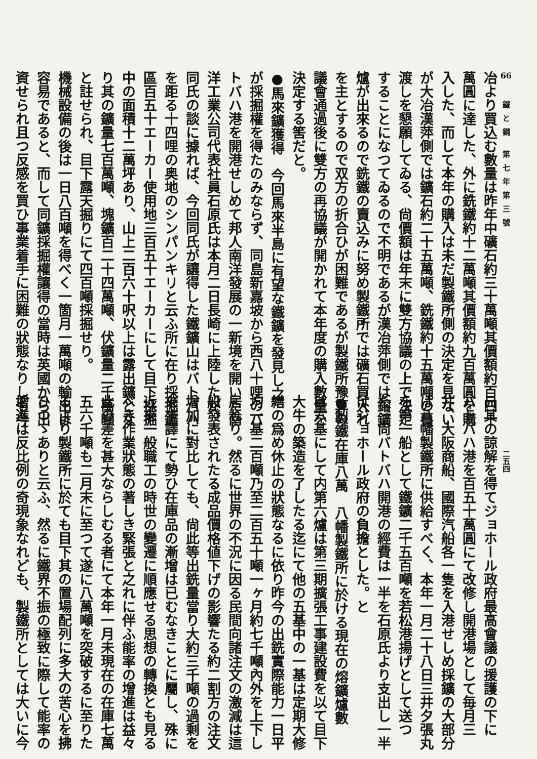66
鐵と鋼 第七年第三號
二五四
冶より買込む數量は昨年中礦石約三十萬噸其價額約百四十
萬圓に達した、外に銑鐵約十二萬噸其價額約九百萬圓を購
入した、而して本年の購入は未だ製鐵所側の決定を見ない
が大冶漢萍側では鑛石約二十五萬噸、銑鐵約十五萬噸の賣
渡しを懇願してゐる、尙價額は年末に雙方協議の上で決定
することになつてゐるので不明であるが漢冶萍側では鎔鑛
爐が出來るので銑鐵の賣込みに努め製鐵所では礦石買入れ
を主とするので双方の折合ひが困難であるが製鐵所豫算の
議會通過後に雙方の再協議が開かれて本年度の購入數量を
決定する筈だと。
●馬來鑛獲得　今回馬來半島に有望な鐵鑛を發見し之
が採掘權を得たのみならず、同島新嘉坡から西八十哩のバ
トバハ港を開港せしめて邦人南洋發展の一新境を開いた南
洋工業公司代表社員石原氏は本月二日長崎に上陸したが、
同氏の談に據れば、今回同氏が讓得した鐵鑛山はバトバハ
を距る十四哩の奥地のシンパンキリと云ふ所に在り採掘鑛
區百五十エーカー使用地三百五十エーカーにして目下採掘
中の面積十二萬坪あり、山上二百六十呎以上は露出鑛とな
り其の鑛量七百萬噸、塊鑛百二十四萬噸、伏鑛量二千萬噸
と註せられ、目下露天掘りにて四百噸採掘せり。
機械設備の後は一日八百噸を得べく一箇月一萬噸の輸出は
容易であると、而して同鑛採掘權讓得の當時は英國から出
資せられ且つ反感を買ひ事業着手に困難の狀態なりしも今
日其の諒解を得てジョホール政府最高會議の援護の下に
バトバハ港を百五十萬圓にて改修し開港場として毎月三
井、大阪商船、國際汽船各一隻を入港せしめ採鑛の大部分
は八幡製鐵所に供給すべく、本年一月二十八日三井夕張丸
を第一船として鐵鑛二千五百噸を若松港揚げとして送つ
た、尙バトバハ開港の經費は一半を石原氏より支出し一半
はジョホール政府の負擔とした。と
●製鐵在庫八萬　八幡製鐵所に於ける現在の熔鑛爐數
は六基にして内第六爐は第三期擴張工事建設費を以て目下
大牛の築造を了したる迄にて他の五基中の一基は定期大修
繕の爲め休止の狀態なるに依り昨今の出銑實際能力一日平
均一基二百噸乃至二百五十噸一ヶ月約七千噸內外を上下し
居れり。然るに世界の不況に因る民間向諸注文の激減は這
般發表されたる成品價格値下げの影響たる約二割方の注文
增加に對比しても、尙此等出銑量當り大約三千噸の過剩を
來す譯にて勢ひ在庫品の漸增は已むなきことに屬し、殊に
近來一般職工の時世の變遷に順應せる思想の轉換とも見る
べき作業狀態の著しき緊張と之れに伴ふ能率の增進は益々
此の差を甚大ならしむる者にて本年一月未現在の在庫七萬
五六千噸も二月末に至つて遂に八萬噸を突破するに至りた
るより製鐵所に於ても目下其の置場配列に多大の苦心を拂
ひつゝありと云ふ、然るに鐵界不振の極致に際して能率の
增進は反比例の奇現象なれども、製鐵所としては大いに今